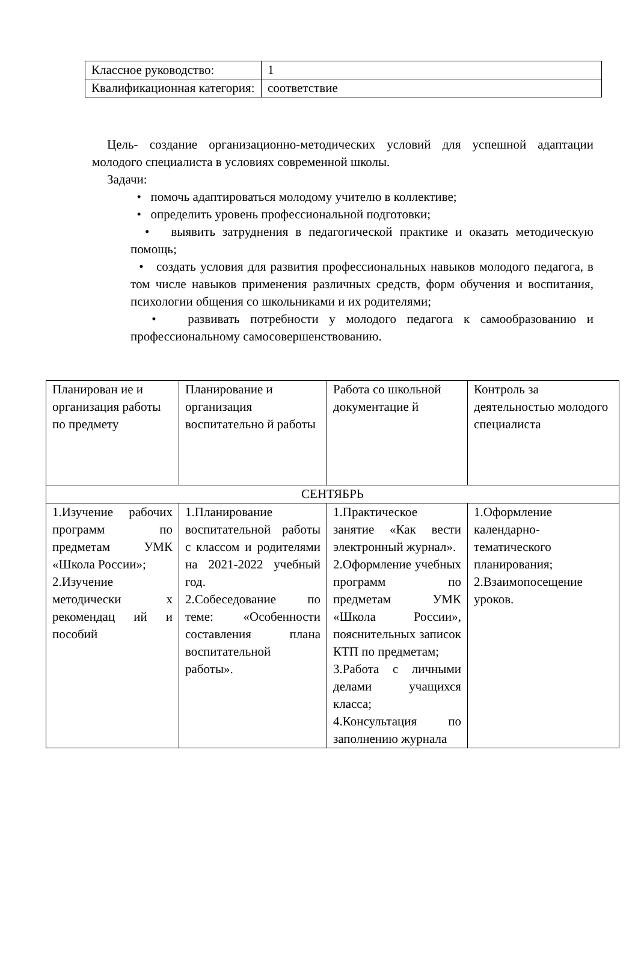| Классное руководство: | 1 |
| Квалификационная категория: | соответствие |
Цель- создание организационно-методических условий для успешной адаптации молодого специалиста в условиях современной школы.
Задачи:
• помочь адаптироваться молодому учителю в коллективе;
• определить уровень профессиональной подготовки;
• выявить затруднения в педагогической практике и оказать методическую помощь;
• создать условия для развития профессиональных навыков молодого педагога, в том числе навыков применения различных средств, форм обучения и воспитания, психологии общения со школьниками и их родителями;
• развивать потребности у молодого педагога к самообразованию и профессиональному самосовершенствованию.
| Планирован ие и организация работы по предмету | Планирование и организация воспитательно й работы | Работа со школьной документацие й | Контроль за деятельностью молодого специалиста |
| СЕНТЯБРЬ | | | |
| 1.Изучение рабочих программ по предметам УМК «Школа России»; 2.Изучение методически х рекомендац ий и пособий | 1.Планирование воспитательной работы с классом и родителями на 2021-2022 учебный год. 2.Собеседование по теме: «Особенности составления плана воспитательной работы». | 1.Практическое занятие «Как вести электронный журнал». 2.Оформление учебных программ по предметам УМК «Школа России», пояснительных записок КТП по предметам; 3.Работа с личными делами учащихся класса; 4.Консультация по заполнению журнала | 1.Оформление календарно-тематического планирования; 2.Взаимопосещение уроков. |